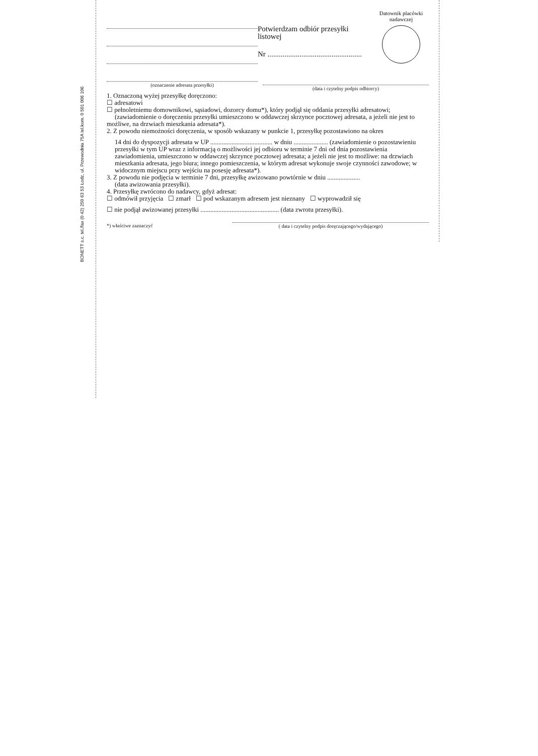BONETT s.c. tel./fax (0 42) 250 63 53 Łodz, ul. Przewodnia 75A tel.kom. 0 501 006 106
(oznaczenie adresata przesyłki)
Potwierdzam odbiór przesyłki listowej
Nr ..................................................
Datownik placówki
nadawczej
(data i czytelny podpis odbiorcy)
1. Oznaczoną wyżej przesyłkę doręczono:
☐ adresatowi
☐ pełnoletniemu domownikowi, sąsiadowi, dozorcy domu*), który podjął się oddania przesyłki adresatowi; (zawiadomienie o doręczeniu przesyłki umieszczono w oddawczej skrzynce pocztowej adresata, a jeżeli nie jest to możliwe, na drzwiach mieszkania adresata*).
2. Z powodu niemożności doręczenia, w sposób wskazany w punkcie 1, przesyłkę pozostawiono na okres
14 dni do dyspozycji adresata w UP ...................................... w dniu ..................... (zawiadomienie o pozostawieniu przesyłki w tym UP wraz z informacją o możliwości jej odbioru w terminie 7 dni od dnia pozostawienia zawiadomienia, umieszczono w oddawczej skrzynce pocztowej adresata; a jeżeli nie jest to możliwe: na drzwiach mieszkania adresata, jego biura; innego pomieszczenia, w którym adresat wykonuje swoje czynności zawodowe; w widocznym miejscu przy wejściu na posesję adresata*).
3. Z powodu nie podjęcia w terminie 7 dni, przesyłkę awizowano powtórnie w dniu ....................
(data awizowania przesyłki).
4. Przesyłkę zwrócono do nadawcy, gdyż adresat:
☐ odmówił przyjęcia ☐ zmarł ☐ pod wskazanym adresem jest nieznany ☐ wyprowadził się
☐ nie podjął awizowanej przesyłki ................................................ (data zwrotu przesyłki).
*) właściwe zaznaczyć ( data i czytelny podpis doręczającego/wydającego)